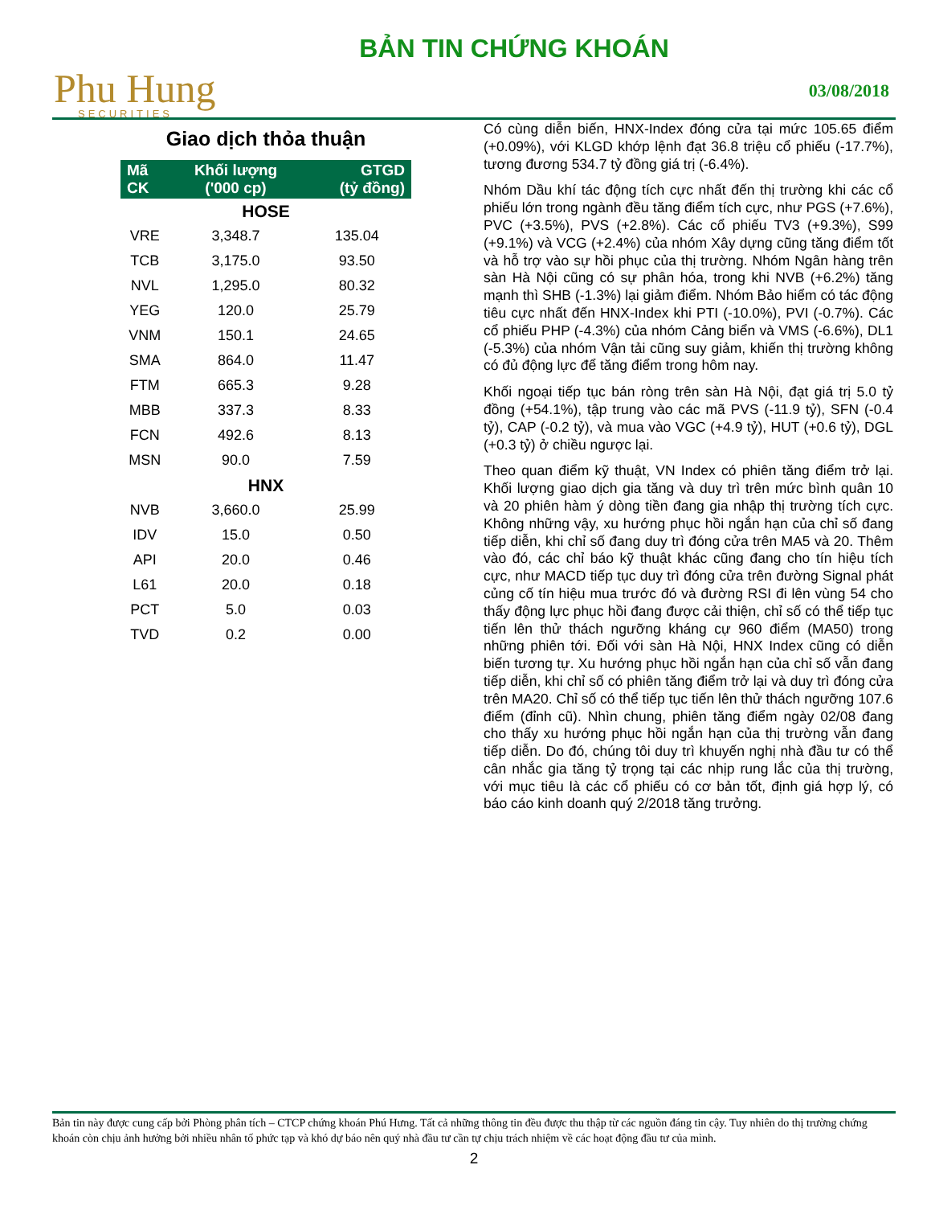Phu Hung
SECURITIES
BẢN TIN CHỨNG KHOÁN
03/08/2018
Giao dịch thỏa thuận
| Mã CK | Khối lượng ('000 cp) | GTGD (tỷ đồng) |
| --- | --- | --- |
| HOSE | | |
| VRE | 3,348.7 | 135.04 |
| TCB | 3,175.0 | 93.50 |
| NVL | 1,295.0 | 80.32 |
| YEG | 120.0 | 25.79 |
| VNM | 150.1 | 24.65 |
| SMA | 864.0 | 11.47 |
| FTM | 665.3 | 9.28 |
| MBB | 337.3 | 8.33 |
| FCN | 492.6 | 8.13 |
| MSN | 90.0 | 7.59 |
| HNX | | |
| NVB | 3,660.0 | 25.99 |
| IDV | 15.0 | 0.50 |
| API | 20.0 | 0.46 |
| L61 | 20.0 | 0.18 |
| PCT | 5.0 | 0.03 |
| TVD | 0.2 | 0.00 |
Có cùng diễn biến, HNX-Index đóng cửa tại mức 105.65 điểm (+0.09%), với KLGD khớp lệnh đạt 36.8 triệu cổ phiếu (-17.7%), tương đương 534.7 tỷ đồng giá trị (-6.4%).
Nhóm Dầu khí tác động tích cực nhất đến thị trường khi các cổ phiếu lớn trong ngành đều tăng điểm tích cực, như PGS (+7.6%), PVC (+3.5%), PVS (+2.8%). Các cổ phiếu TV3 (+9.3%), S99 (+9.1%) và VCG (+2.4%) của nhóm Xây dựng cũng tăng điểm tốt và hỗ trợ vào sự hồi phục của thị trường. Nhóm Ngân hàng trên sàn Hà Nội cũng có sự phân hóa, trong khi NVB (+6.2%) tăng mạnh thì SHB (-1.3%) lại giảm điểm. Nhóm Bảo hiểm có tác động tiêu cực nhất đến HNX-Index khi PTI (-10.0%), PVI (-0.7%). Các cổ phiếu PHP (-4.3%) của nhóm Cảng biển và VMS (-6.6%), DL1 (-5.3%) của nhóm Vận tải cũng suy giảm, khiến thị trường không có đủ động lực để tăng điểm trong hôm nay.
Khối ngoại tiếp tục bán ròng trên sàn Hà Nội, đạt giá trị 5.0 tỷ đồng (+54.1%), tập trung vào các mã PVS (-11.9 tỷ), SFN (-0.4 tỷ), CAP (-0.2 tỷ), và mua vào VGC (+4.9 tỷ), HUT (+0.6 tỷ), DGL (+0.3 tỷ) ở chiều ngược lại.
Theo quan điểm kỹ thuật, VN Index có phiên tăng điểm trở lại. Khối lượng giao dịch gia tăng và duy trì trên mức bình quân 10 và 20 phiên hàm ý dòng tiền đang gia nhập thị trường tích cực. Không những vậy, xu hướng phục hồi ngắn hạn của chỉ số đang tiếp diễn, khi chỉ số đang duy trì đóng cửa trên MA5 và 20. Thêm vào đó, các chỉ báo kỹ thuật khác cũng đang cho tín hiệu tích cực, như MACD tiếp tục duy trì đóng cửa trên đường Signal phát củng cố tín hiệu mua trước đó và đường RSI đi lên vùng 54 cho thấy động lực phục hồi đang được cải thiện, chỉ số có thể tiếp tục tiến lên thử thách ngưỡng kháng cự 960 điểm (MA50) trong những phiên tới. Đối với sàn Hà Nội, HNX Index cũng có diễn biến tương tự. Xu hướng phục hồi ngắn hạn của chỉ số vẫn đang tiếp diễn, khi chỉ số có phiên tăng điểm trở lại và duy trì đóng cửa trên MA20. Chỉ số có thể tiếp tục tiến lên thử thách ngưỡng 107.6 điểm (đỉnh cũ). Nhìn chung, phiên tăng điểm ngày 02/08 đang cho thấy xu hướng phục hồi ngắn hạn của thị trường vẫn đang tiếp diễn. Do đó, chúng tôi duy trì khuyến nghị nhà đầu tư có thể cân nhắc gia tăng tỷ trọng tại các nhịp rung lắc của thị trường, với mục tiêu là các cổ phiếu có cơ bản tốt, định giá hợp lý, có báo cáo kinh doanh quý 2/2018 tăng trưởng.
Bản tin này được cung cấp bởi Phòng phân tích – CTCP chứng khoán Phú Hưng. Tất cả những thông tin đều được thu thập từ các nguồn đáng tin cậy. Tuy nhiên do thị trường chứng khoán còn chịu ảnh hưởng bởi nhiều nhân tố phức tạp và khó dự báo nên quý nhà đầu tư cần tự chịu trách nhiệm về các hoạt động đầu tư của mình.
2